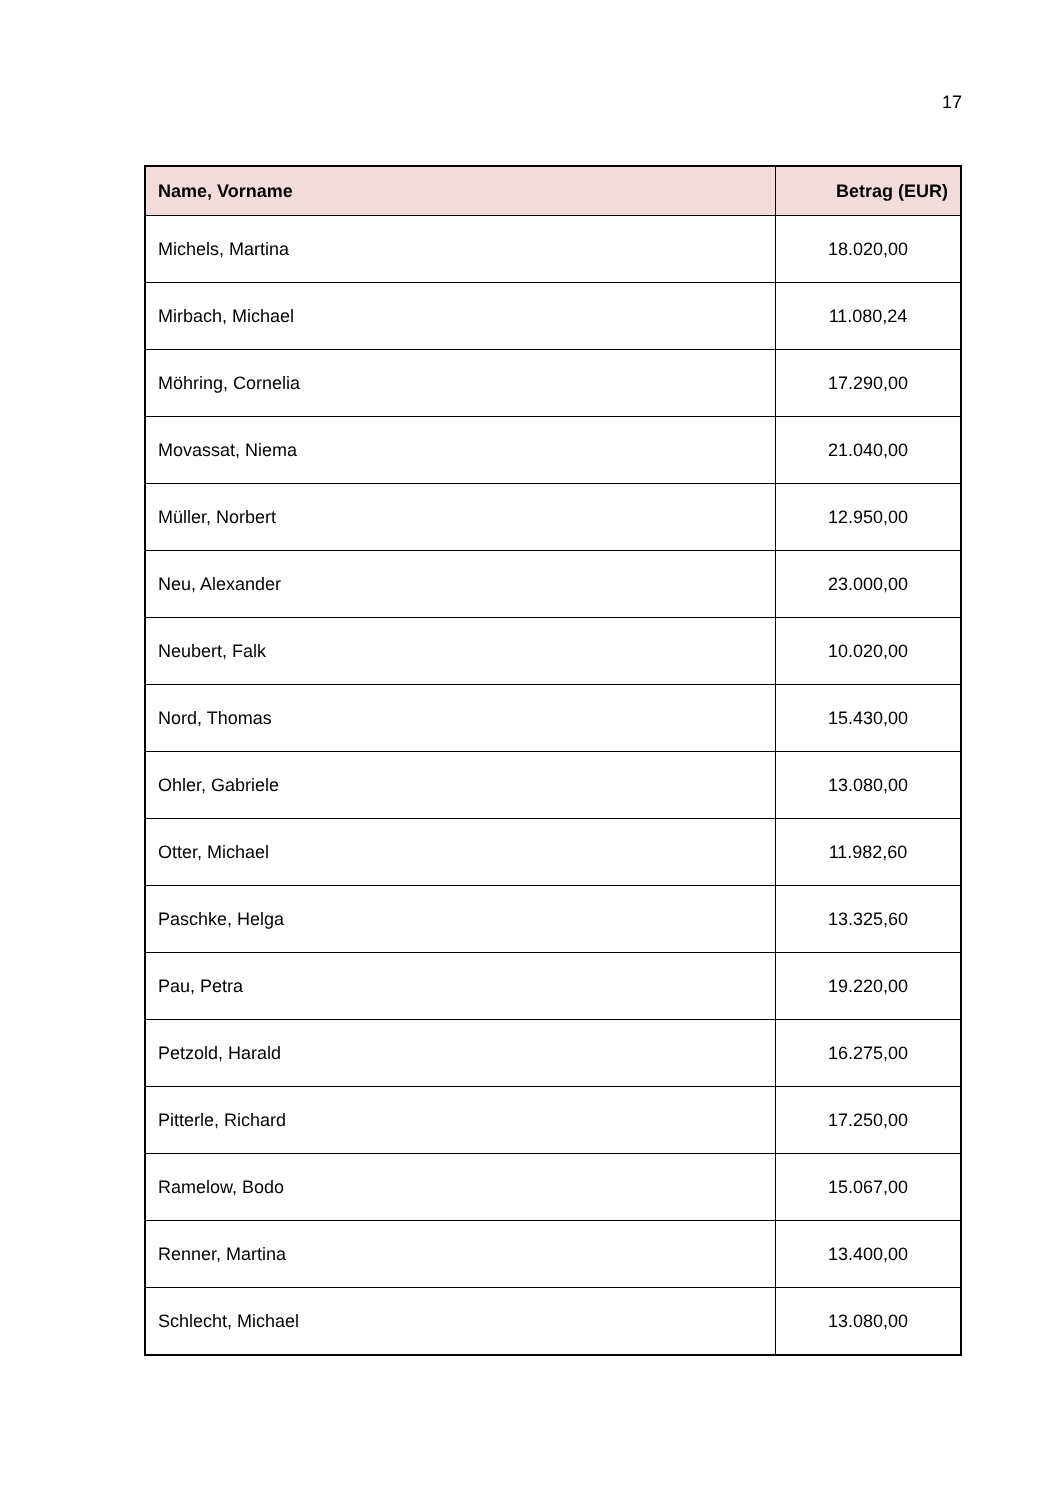17
| Name, Vorname | Betrag (EUR) |
| --- | --- |
| Michels, Martina | 18.020,00 |
| Mirbach, Michael | 11.080,24 |
| Möhring, Cornelia | 17.290,00 |
| Movassat, Niema | 21.040,00 |
| Müller, Norbert | 12.950,00 |
| Neu, Alexander | 23.000,00 |
| Neubert, Falk | 10.020,00 |
| Nord, Thomas | 15.430,00 |
| Ohler, Gabriele | 13.080,00 |
| Otter, Michael | 11.982,60 |
| Paschke, Helga | 13.325,60 |
| Pau, Petra | 19.220,00 |
| Petzold, Harald | 16.275,00 |
| Pitterle, Richard | 17.250,00 |
| Ramelow, Bodo | 15.067,00 |
| Renner, Martina | 13.400,00 |
| Schlecht, Michael | 13.080,00 |